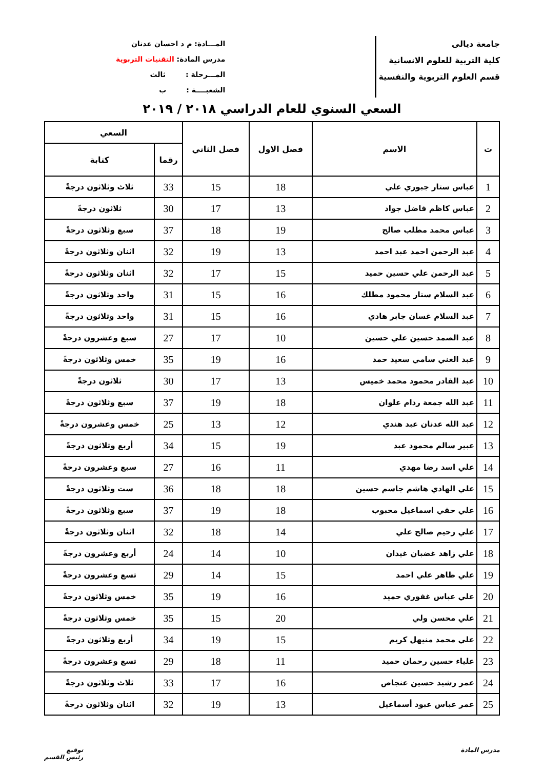جامعة ديالى
كلية التربية للعلوم الانسانية
قسم العلوم التربوية والنفسية
المـــادة: م د احسان عدنان
مدرس المادة: التقنيات التربوية
المـــرحلة : ثالث
الشعبــــة : ب
السعي السنوي للعام الدراسي ٢٠١٨ / ٢٠١٩
| ت | الاسم | فصل الاول | فصل الثاني | السعي | |
| --- | --- | --- | --- | --- | --- |
| | | | | رقما | كتابة |
| 1 | عباس ستار جبوري علي | 18 | 15 | 33 | ثلاث وثلاثون درجةً |
| 2 | عباس كاظم فاضل جواد | 13 | 17 | 30 | ثلاثون درجةً |
| 3 | عباس محمد مطلب صالح | 19 | 18 | 37 | سبع وثلاثون درجةً |
| 4 | عبد الرحمن احمد عبد احمد | 13 | 19 | 32 | اثنان وثلاثون درجةً |
| 5 | عبد الرحمن علي حسين حميد | 15 | 17 | 32 | اثنان وثلاثون درجةً |
| 6 | عبد السلام ستار محمود مطلك | 16 | 15 | 31 | واحد وثلاثون درجةً |
| 7 | عبد السلام غسان جابر هادي | 16 | 15 | 31 | واحد وثلاثون درجةً |
| 8 | عبد الصمد حسين علي حسين | 10 | 17 | 27 | سبع وعشرون درجةً |
| 9 | عبد الغني سامي سعيد حمد | 16 | 19 | 35 | خمس وثلاثون درجةً |
| 10 | عبد القادر محمود محمد خميس | 13 | 17 | 30 | ثلاثون درجةً |
| 11 | عبد الله جمعة ردام علوان | 18 | 19 | 37 | سبع وثلاثون درجةً |
| 12 | عبد الله عدنان عبد هندي | 12 | 13 | 25 | خمس وعشرون درجةً |
| 13 | عبير سالم محمود عبد | 19 | 15 | 34 | أربع وثلاثون درجةً |
| 14 | علي اسد رضا مهدي | 11 | 16 | 27 | سبع وعشرون درجةً |
| 15 | علي الهادي هاشم جاسم حسين | 18 | 18 | 36 | ست وثلاثون درجةً |
| 16 | علي حقي اسماعيل محبوب | 18 | 19 | 37 | سبع وثلاثون درجةً |
| 17 | علي رحيم صالح علي | 14 | 18 | 32 | اثنان وثلاثون درجةً |
| 18 | علي زاهد غضبان غيدان | 10 | 14 | 24 | أربع وعشرون درجةً |
| 19 | علي ظاهر علي احمد | 15 | 14 | 29 | تسع وعشرون درجةً |
| 20 | علي عباس غفوري حميد | 16 | 19 | 35 | خمس وثلاثون درجةً |
| 21 | علي محسن ولي | 20 | 15 | 35 | خمس وثلاثون درجةً |
| 22 | علي محمد منيهل كريم | 15 | 19 | 34 | أربع وثلاثون درجةً |
| 23 | علياء حسين رحمان حميد | 11 | 18 | 29 | تسع وعشرون درجةً |
| 24 | عمر رشيد حسين عنجاص | 16 | 17 | 33 | ثلاث وثلاثون درجةً |
| 25 | عمر عباس عبود أسماعيل | 13 | 19 | 32 | اثنان وثلاثون درجةً |
مدرس المادة توقيع
رئيس القسم